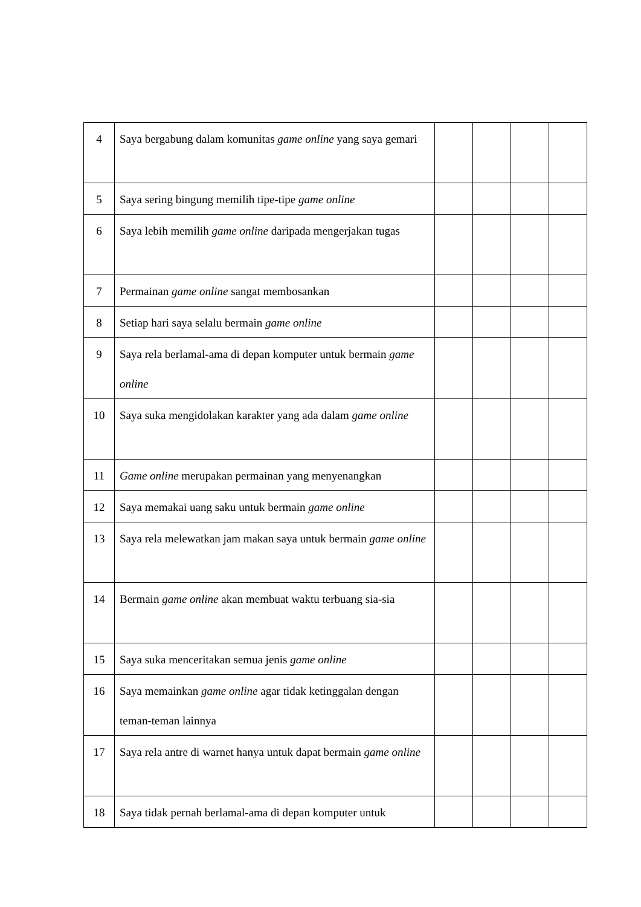| 4 | Saya bergabung dalam komunitas game online yang saya gemari | | | | |
| 5 | Saya sering bingung memilih tipe-tipe game online | | | | |
| 6 | Saya lebih memilih game online daripada mengerjakan tugas | | | | |
| 7 | Permainan game online sangat membosankan | | | | |
| 8 | Setiap hari saya selalu bermain game online | | | | |
| 9 | Saya rela berlamal-ama di depan komputer untuk bermain game online | | | | |
| 10 | Saya suka mengidolakan karakter yang ada dalam game online | | | | |
| 11 | Game online merupakan permainan yang menyenangkan | | | | |
| 12 | Saya memakai uang saku untuk bermain game online | | | | |
| 13 | Saya rela melewatkan jam makan saya untuk bermain game online | | | | |
| 14 | Bermain game online akan membuat waktu terbuang sia-sia | | | | |
| 15 | Saya suka menceritakan semua jenis game online | | | | |
| 16 | Saya memainkan game online agar tidak ketinggalan dengan teman-teman lainnya | | | | |
| 17 | Saya rela antre di warnet hanya untuk dapat bermain game online | | | | |
| 18 | Saya tidak pernah berlamal-ama di depan komputer untuk | | | | |